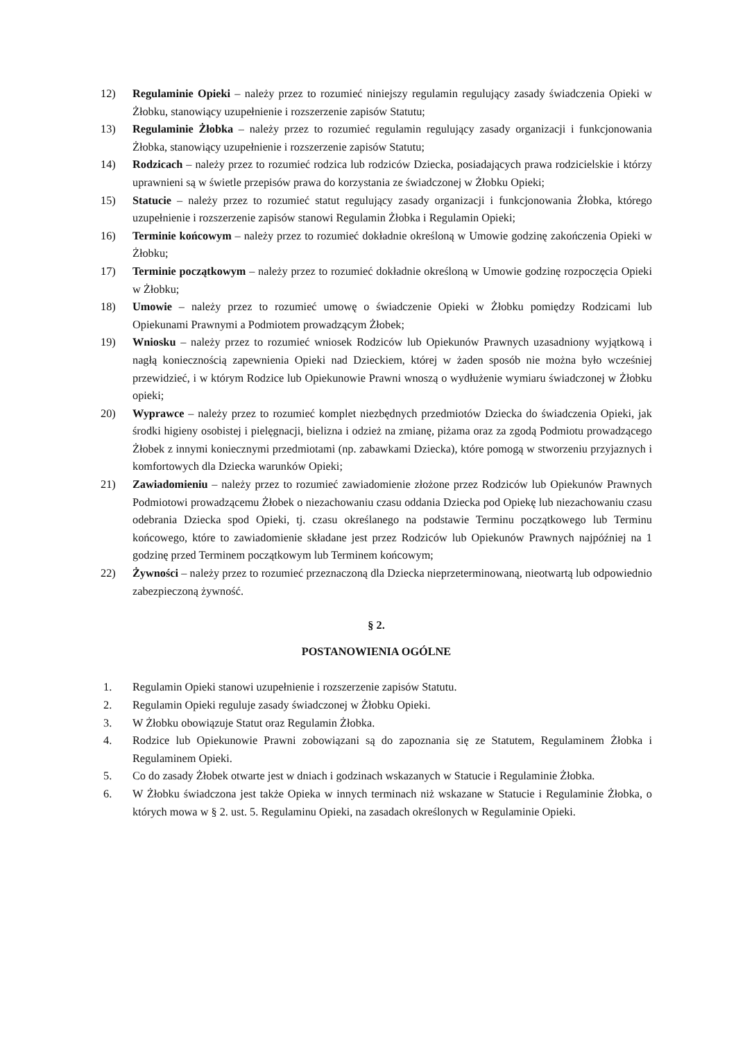12) Regulaminie Opieki – należy przez to rozumieć niniejszy regulamin regulujący zasady świadczenia Opieki w Żłobku, stanowiący uzupełnienie i rozszerzenie zapisów Statutu;
13) Regulaminie Żłobka – należy przez to rozumieć regulamin regulujący zasady organizacji i funkcjonowania Żłobka, stanowiący uzupełnienie i rozszerzenie zapisów Statutu;
14) Rodzicach – należy przez to rozumieć rodzica lub rodziców Dziecka, posiadających prawa rodzicielskie i którzy uprawnieni są w świetle przepisów prawa do korzystania ze świadczonej w Żłobku Opieki;
15) Statucie – należy przez to rozumieć statut regulujący zasady organizacji i funkcjonowania Żłobka, którego uzupełnienie i rozszerzenie zapisów stanowi Regulamin Żłobka i Regulamin Opieki;
16) Terminie końcowym – należy przez to rozumieć dokładnie określoną w Umowie godzinę zakończenia Opieki w Żłobku;
17) Terminie początkowym – należy przez to rozumieć dokładnie określoną w Umowie godzinę rozpoczęcia Opieki w Żłobku;
18) Umowie – należy przez to rozumieć umowę o świadczenie Opieki w Żłobku pomiędzy Rodzicami lub Opiekunami Prawnymi a Podmiotem prowadzącym Żłobek;
19) Wniosku – należy przez to rozumieć wniosek Rodziców lub Opiekunów Prawnych uzasadniony wyjątkową i nagłą koniecznością zapewnienia Opieki nad Dzieckiem, której w żaden sposób nie można było wcześniej przewidzieć, i w którym Rodzice lub Opiekunowie Prawni wnoszą o wydłużenie wymiaru świadczonej w Żłobku opieki;
20) Wyprawce – należy przez to rozumieć komplet niezbędnych przedmiotów Dziecka do świadczenia Opieki, jak środki higieny osobistej i pielęgnacji, bielizna i odzież na zmianę, piżama oraz za zgodą Podmiotu prowadzącego Żłobek z innymi koniecznymi przedmiotami (np. zabawkami Dziecka), które pomogą w stworzeniu przyjaznych i komfortowych dla Dziecka warunków Opieki;
21) Zawiadomieniu – należy przez to rozumieć zawiadomienie złożone przez Rodziców lub Opiekunów Prawnych Podmiotowi prowadzącemu Żłobek o niezachowaniu czasu oddania Dziecka pod Opiekę lub niezachowaniu czasu odebrania Dziecka spod Opieki, tj. czasu określanego na podstawie Terminu początkowego lub Terminu końcowego, które to zawiadomienie składane jest przez Rodziców lub Opiekunów Prawnych najpóźniej na 1 godzinę przed Terminem początkowym lub Terminem końcowym;
22) Żywności – należy przez to rozumieć przeznaczoną dla Dziecka nieprzeterminowaną, nieotwartą lub odpowiednio zabezpieczoną żywność.
§ 2.
POSTANOWIENIA OGÓLNE
1. Regulamin Opieki stanowi uzupełnienie i rozszerzenie zapisów Statutu.
2. Regulamin Opieki reguluje zasady świadczonej w Żłobku Opieki.
3. W Żłobku obowiązuje Statut oraz Regulamin Żłobka.
4. Rodzice lub Opiekunowie Prawni zobowiązani są do zapoznania się ze Statutem, Regulaminem Żłobka i Regulaminem Opieki.
5. Co do zasady Żłobek otwarte jest w dniach i godzinach wskazanych w Statucie i Regulaminie Żłobka.
6. W Żłobku świadczona jest także Opieka w innych terminach niż wskazane w Statucie i Regulaminie Żłobka, o których mowa w § 2. ust. 5. Regulaminu Opieki, na zasadach określonych w Regulaminie Opieki.